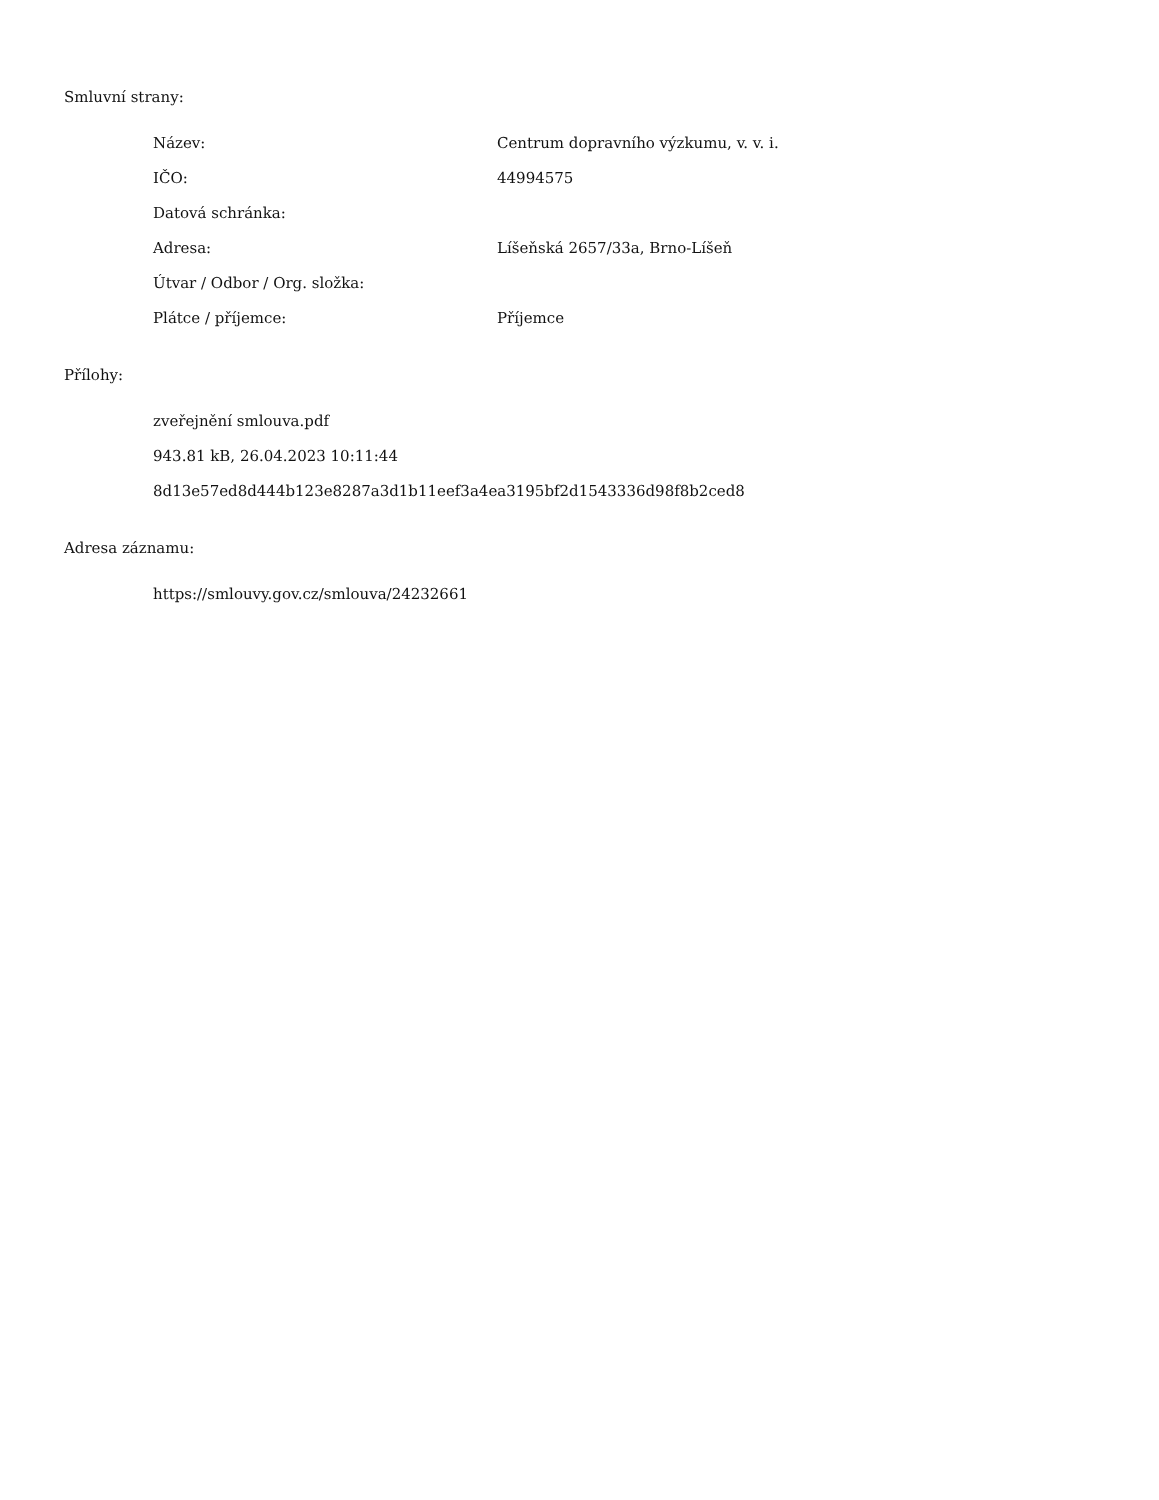Smluvní strany:
| Název: | Centrum dopravního výzkumu, v. v. i. |
| IČO: | 44994575 |
| Datová schránka: | |
| Adresa: | Líšeňská 2657/33a, Brno-Líšeň |
| Útvar / Odbor / Org. složka: | |
| Plátce / příjemce: | Příjemce |
Přílohy:
zveřejnění smlouva.pdf
943.81 kB, 26.04.2023 10:11:44
8d13e57ed8d444b123e8287a3d1b11eef3a4ea3195bf2d1543336d98f8b2ced8
Adresa záznamu:
https://smlouvy.gov.cz/smlouva/24232661